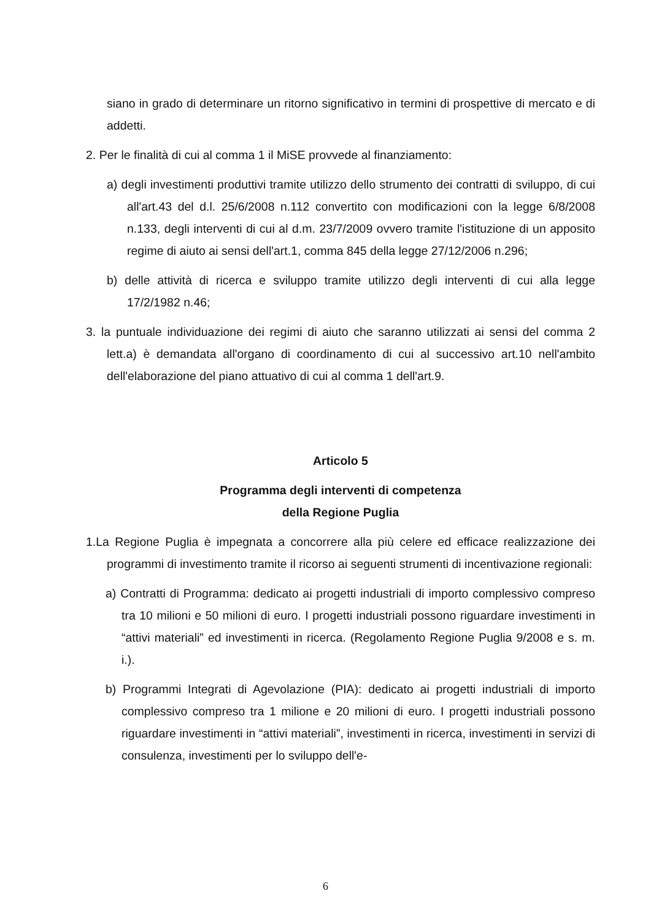siano in grado di determinare un ritorno significativo in termini di prospettive di mercato e di addetti.
2. Per le finalità di cui al comma 1 il MiSE provvede al finanziamento:
a) degli investimenti produttivi tramite utilizzo dello strumento dei contratti di sviluppo, di cui all'art.43 del d.l. 25/6/2008 n.112 convertito con modificazioni con la legge 6/8/2008 n.133, degli interventi di cui al d.m. 23/7/2009 ovvero tramite l'istituzione di un apposito regime di aiuto ai sensi dell'art.1, comma 845 della legge 27/12/2006 n.296;
b) delle attività di ricerca e sviluppo tramite utilizzo degli interventi di cui alla legge 17/2/1982 n.46;
3. la puntuale individuazione dei regimi di aiuto che saranno utilizzati ai sensi del comma 2 lett.a) è demandata all'organo di coordinamento di cui al successivo art.10 nell'ambito dell'elaborazione del piano attuativo di cui al comma 1 dell'art.9.
Articolo 5
Programma degli interventi di competenza
della Regione Puglia
1.La Regione Puglia è impegnata a concorrere alla più celere ed efficace realizzazione dei programmi di investimento tramite il ricorso ai seguenti strumenti di incentivazione regionali:
a) Contratti di Programma: dedicato ai progetti industriali di importo complessivo compreso tra 10 milioni e 50 milioni di euro. I progetti industriali possono riguardare investimenti in “attivi materiali” ed investimenti in ricerca. (Regolamento Regione Puglia 9/2008 e s. m. i.).
b) Programmi Integrati di Agevolazione (PIA): dedicato ai progetti industriali di importo complessivo compreso tra 1 milione e 20 milioni di euro. I progetti industriali possono riguardare investimenti in “attivi materiali”, investimenti in ricerca, investimenti in servizi di consulenza, investimenti per lo sviluppo dell'e-
6